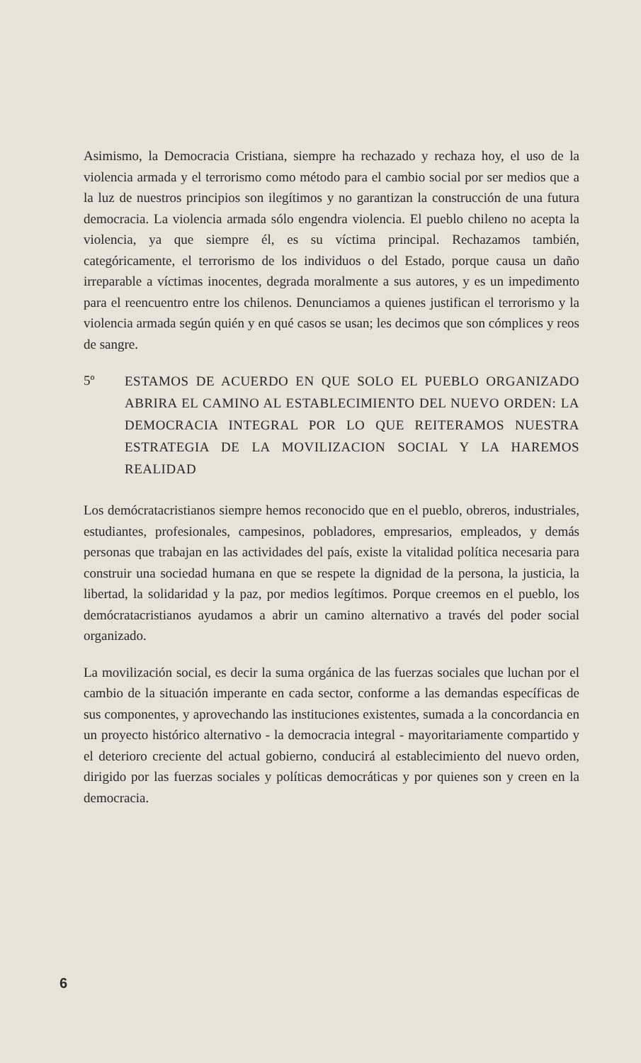Asimismo, la Democracia Cristiana, siempre ha rechazado y rechaza hoy, el uso de la violencia armada y el terrorismo como método para el cambio social por ser medios que a la luz de nuestros principios son ilegítimos y no garantizan la construcción de una futura democracia. La violencia armada sólo engendra violencia. El pueblo chileno no acepta la violencia, ya que siempre él, es su víctima principal. Rechazamos también, categóricamente, el terrorismo de los individuos o del Estado, porque causa un daño irreparable a víctimas inocentes, degrada moralmente a sus autores, y es un impedimento para el reencuentro entre los chilenos. Denunciamos a quienes justifican el terrorismo y la violencia armada según quién y en qué casos se usan; les decimos que son cómplices y reos de sangre.
5º
ESTAMOS DE ACUERDO EN QUE SOLO EL PUEBLO ORGANIZADO ABRIRA EL CAMINO AL ESTABLECIMIENTO DEL NUEVO ORDEN: LA DEMOCRACIA INTEGRAL POR LO QUE REITERAMOS NUESTRA ESTRATEGIA DE LA MOVILIZACION SOCIAL Y LA HAREMOS REALIDAD
Los demócratacristianos siempre hemos reconocido que en el pueblo, obreros, industriales, estudiantes, profesionales, campesinos, pobladores, empresarios, empleados, y demás personas que trabajan en las actividades del país, existe la vitalidad política necesaria para construir una sociedad humana en que se respete la dignidad de la persona, la justicia, la libertad, la solidaridad y la paz, por medios legítimos. Porque creemos en el pueblo, los demócratacristianos ayudamos a abrir un camino alternativo a través del poder social organizado.
La movilización social, es decir la suma orgánica de las fuerzas sociales que luchan por el cambio de la situación imperante en cada sector, conforme a las demandas específicas de sus componentes, y aprovechando las instituciones existentes, sumada a la concordancia en un proyecto histórico alternativo - la democracia integral - mayoritariamente compartido y el deterioro creciente del actual gobierno, conducirá al establecimiento del nuevo orden, dirigido por las fuerzas sociales y políticas democráticas y por quienes son y creen en la democracia.
6